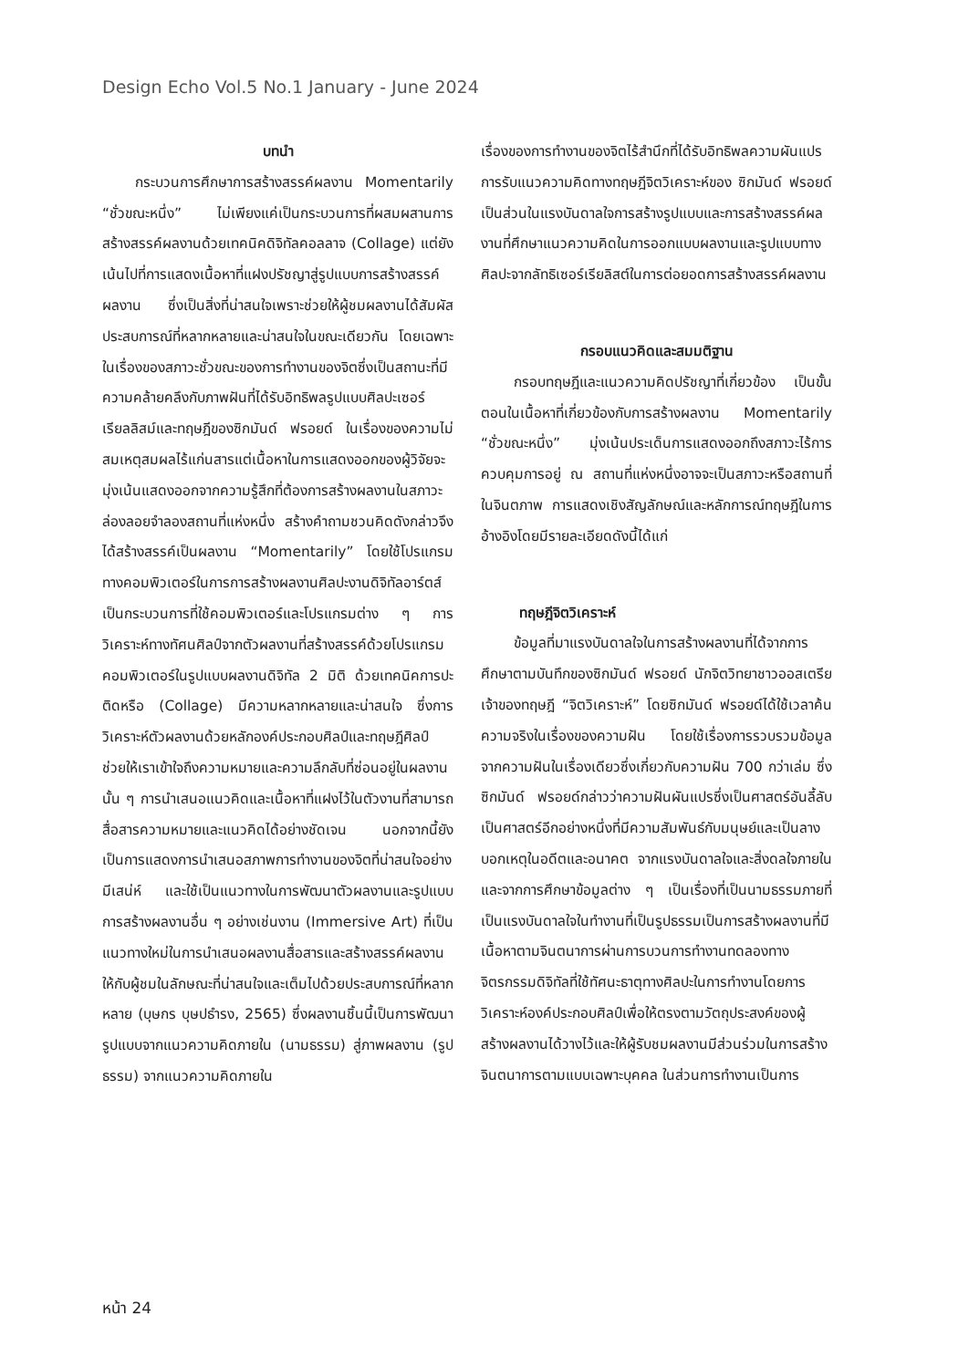Design Echo Vol.5 No.1 January - June 2024
บทนำ
กระบวนการศึกษาการสร้างสรรค์ผลงาน Momentarily “ชั่วขณะหนึ่ง” ไม่เพียงแค่เป็นกระบวนการที่ผสมผสานการสร้างสรรค์ผลงานด้วยเทคนิคดิจิทัลคอลลาจ (Collage) แต่ยังเน้นไปที่การแสดงเนื้อหาที่แฝงปรัชญาสู่รูปแบบการสร้างสรรค์ผลงาน ซึ่งเป็นสิ่งที่น่าสนใจเพราะช่วยให้ผู้ชมผลงานได้สัมผัสประสบการณ์ที่หลากหลายและน่าสนใจในขณะเดียวกัน โดยเฉพาะในเรื่องของสภาวะชั่วขณะของการทำงานของจิตซึ่งเป็นสถานะที่มีความคล้ายคลึงกับภาพฝันที่ได้รับอิทธิพลรูปแบบศิลปะเซอร์เรียลลิสม์และทฤษฎีของซิกมันด์ ฟรอยด์ ในเรื่องของความไม่สมเหตุสมผลไร้แก่นสารแต่เนื้อหาในการแสดงออกของผู้วิจัยจะมุ่งเน้นแสดงออกจากความรู้สึกที่ต้องการสร้างผลงานในสภาวะล่องลอยจำลองสถานที่แห่งหนึ่ง สร้างคำถามชวนคิดดังกล่าวจึงได้สร้างสรรค์เป็นผลงาน “Momentarily” โดยใช้โปรแกรมทางคอมพิวเตอร์ในการการสร้างผลงานศิลปะงานดิจิทัลอาร์ตส์ เป็นกระบวนการที่ใช้คอมพิวเตอร์และโปรแกรมต่าง ๆ การวิเคราะห์ทางทัศนศิลป์จากตัวผลงานที่สร้างสรรค์ด้วยโปรแกรมคอมพิวเตอร์ในรูปแบบผลงานดิจิทัล 2 มิติ ด้วยเทคนิคการปะติดหรือ (Collage) มีความหลากหลายและน่าสนใจ ซึ่งการวิเคราะห์ตัวผลงานด้วยหลักองค์ประกอบศิลป์และทฤษฎีศิลป์ ช่วยให้เราเข้าใจถึงความหมายและความลึกลับที่ซ่อนอยู่ในผลงานนั้น ๆ การนำเสนอแนวคิดและเนื้อหาที่แฝงไว้ในตัวงานที่สามารถสื่อสารความหมายและแนวคิดได้อย่างชัดเจน นอกจากนี้ยังเป็นการแสดงการนำเสนอสภาพการทำงานของจิตที่น่าสนใจอย่างมีเสน่ห์ และใช้เป็นแนวทางในการพัฒนาตัวผลงานและรูปแบบการสร้างผลงานอื่น ๆ อย่างเช่นงาน (Immersive Art) ที่เป็นแนวทางใหม่ในการนำเสนอผลงานสื่อสารและสร้างสรรค์ผลงานให้กับผู้ชมในลักษณะที่น่าสนใจและเต็มไปด้วยประสบการณ์ที่หลากหลาย (บุษกร บุษปธำรง, 2565) ซึ่งผลงานชิ้นนี้เป็นการพัฒนารูปแบบจากแนวความคิดภายใน (นามธรรม) สู่ภาพผลงาน (รูปธรรม) จากแนวความคิดภายใน
เรื่องของการทำงานของจิตไร้สำนึกที่ได้รับอิทธิพลความผันแปรการรับแนวความคิดทางทฤษฎีจิตวิเคราะห์ของ ซิกมันด์ ฟรอยด์เป็นส่วนในแรงบันดาลใจการสร้างรูปแบบและการสร้างสรรค์ผลงานที่ศึกษาแนวความคิดในการออกแบบผลงานและรูปแบบทางศิลปะจากลัทธิเซอร์เรียลิสต์ในการต่อยอดการสร้างสรรค์ผลงาน
กรอบแนวคิดและสมมติฐาน
กรอบทฤษฎีและแนวความคิดปรัชญาที่เกี่ยวข้อง เป็นขั้นตอนในเนื้อหาที่เกี่ยวข้องกับการสร้างผลงาน Momentarily “ชั่วขณะหนึ่ง” มุ่งเน้นประเด็นการแสดงออกถึงสภาวะไร้การควบคุมการอยู่ ณ สถานที่แห่งหนึ่งอาจจะเป็นสภาวะหรือสถานที่ในจินตภาพ การแสดงเชิงสัญลักษณ์และหลักการณ์ทฤษฎีในการอ้างอิงโดยมีรายละเอียดดังนี้ได้แก่
ทฤษฎีจิตวิเคราะห์
ข้อมูลที่มาแรงบันดาลใจในการสร้างผลงานที่ได้จากการศึกษาตามบันทึกของซิกมันด์ ฟรอยด์ นักจิตวิทยาชาวออสเตรียเจ้าของทฤษฎี “จิตวิเคราะห์” โดยซิกมันด์ ฟรอยด์ได้ใช้เวลาค้นความจริงในเรื่องของความฝัน โดยใช้เรื่องการรวบรวมข้อมูลจากความฝันในเรื่องเดียวซึ่งเกี่ยวกับความฝัน 700 กว่าเล่ม ซึ่งซิกมันด์ ฟรอยด์กล่าวว่าความฝันผันแปรซึ่งเป็นศาสตร์อันลี้ลับเป็นศาสตร์อีกอย่างหนึ่งที่มีความสัมพันธ์กับมนุษย์และเป็นลางบอกเหตุในอดีตและอนาคต จากแรงบันดาลใจและสิ่งดลใจภายในและจากการศึกษาข้อมูลต่าง ๆ เป็นเรื่องที่เป็นนามธรรมภายที่เป็นแรงบันดาลใจในทำงานที่เป็นรูปธรรมเป็นการสร้างผลงานที่มีเนื้อหาตามจินตนาการผ่านการบวนการทำงานทดลองทางจิตรกรรมดิจิทัลที่ใช้ทัศนะธาตุทางศิลปะในการทำงานโดยการวิเคราะห์องค์ประกอบศิลป์เพื่อให้ตรงตามวัตถุประสงค์ของผู้สร้างผลงานได้วางไว้และให้ผู้รับชมผลงานมีส่วนร่วมในการสร้างจินตนาการตามแบบเฉพาะบุคคล ในส่วนการทำงานเป็นการ
หน้า 24